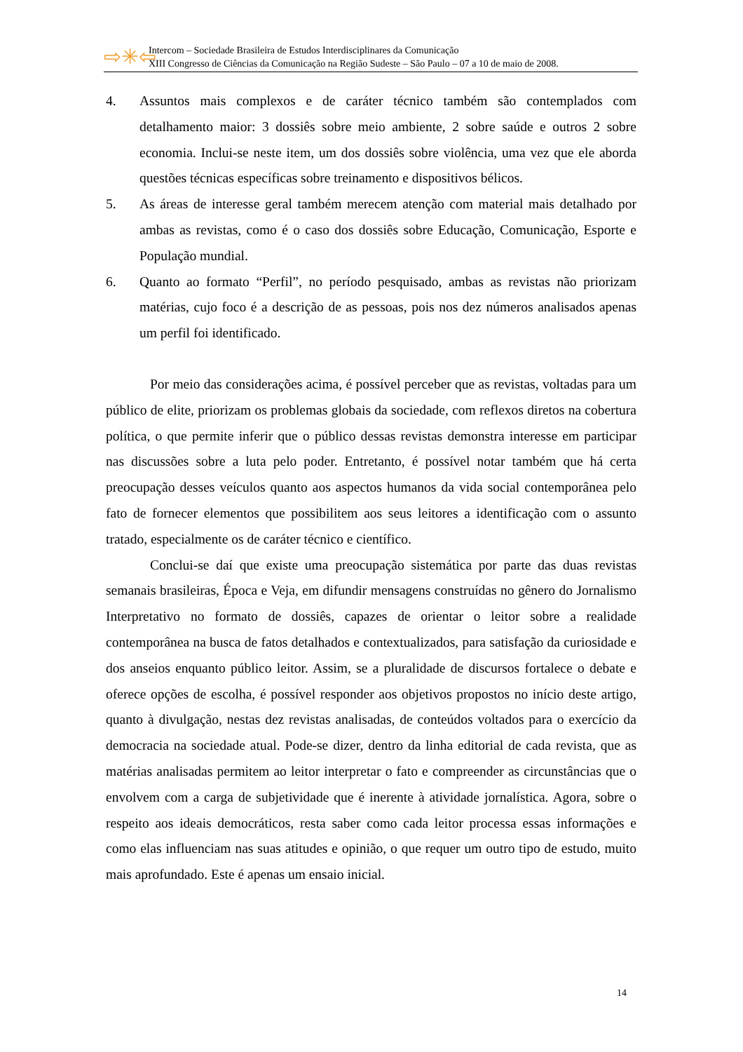⇨✳⇦
Intercom – Sociedade Brasileira de Estudos Interdisciplinares da Comunicação
XIII Congresso de Ciências da Comunicação na Região Sudeste – São Paulo – 07 a 10 de maio de 2008.
4. Assuntos mais complexos e de caráter técnico também são contemplados com detalhamento maior: 3 dossiês sobre meio ambiente, 2 sobre saúde e outros 2 sobre economia. Inclui-se neste item, um dos dossiês sobre violência, uma vez que ele aborda questões técnicas específicas sobre treinamento e dispositivos bélicos.
5. As áreas de interesse geral também merecem atenção com material mais detalhado por ambas as revistas, como é o caso dos dossiês sobre Educação, Comunicação, Esporte e População mundial.
6. Quanto ao formato “Perfil”, no período pesquisado, ambas as revistas não priorizam matérias, cujo foco é a descrição de as pessoas, pois nos dez números analisados apenas um perfil foi identificado.
Por meio das considerações acima, é possível perceber que as revistas, voltadas para um público de elite, priorizam os problemas globais da sociedade, com reflexos diretos na cobertura política, o que permite inferir que o público dessas revistas demonstra interesse em participar nas discussões sobre a luta pelo poder. Entretanto, é possível notar também que há certa preocupação desses veículos quanto aos aspectos humanos da vida social contemporânea pelo fato de fornecer elementos que possibilitem aos seus leitores a identificação com o assunto tratado, especialmente os de caráter técnico e científico.
Conclui-se daí que existe uma preocupação sistemática por parte das duas revistas semanais brasileiras, Época e Veja, em difundir mensagens construídas no gênero do Jornalismo Interpretativo no formato de dossiês, capazes de orientar o leitor sobre a realidade contemporânea na busca de fatos detalhados e contextualizados, para satisfação da curiosidade e dos anseios enquanto público leitor. Assim, se a pluralidade de discursos fortalece o debate e oferece opções de escolha, é possível responder aos objetivos propostos no início deste artigo, quanto à divulgação, nestas dez revistas analisadas, de conteúdos voltados para o exercício da democracia na sociedade atual. Pode-se dizer, dentro da linha editorial de cada revista, que as matérias analisadas permitem ao leitor interpretar o fato e compreender as circunstâncias que o envolvem com a carga de subjetividade que é inerente à atividade jornalística. Agora, sobre o respeito aos ideais democráticos, resta saber como cada leitor processa essas informações e como elas influenciam nas suas atitudes e opinião, o que requer um outro tipo de estudo, muito mais aprofundado. Este é apenas um ensaio inicial.
14